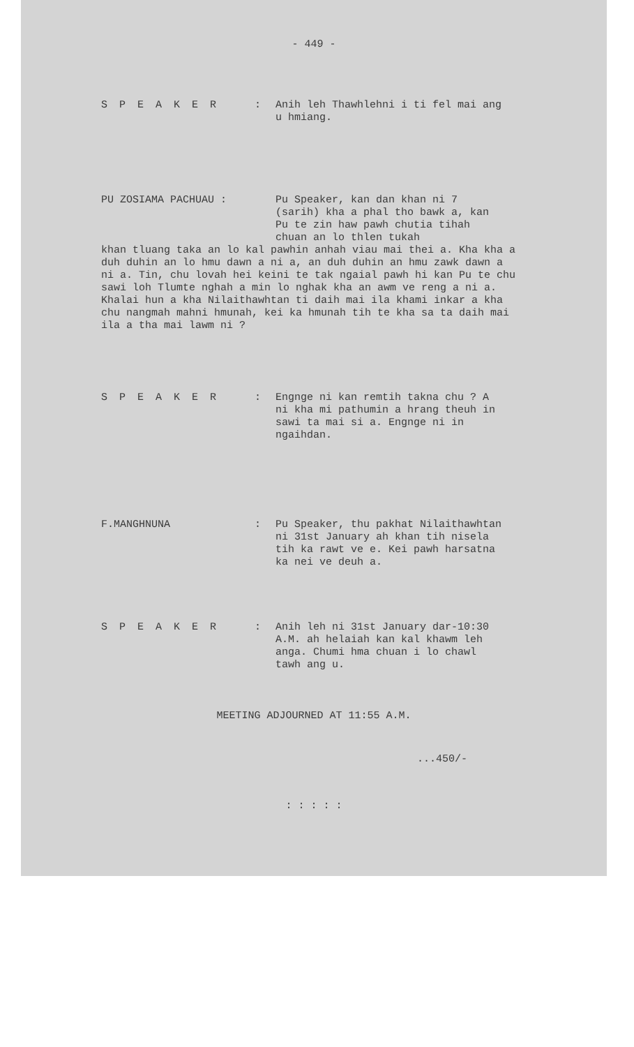- 449 -
S P E A K E R :
Anih leh Thawhlehni i ti fel mai ang u hmiang.
PU ZOSIAMA PACHUAU :
Pu Speaker, kan dan khan ni 7 (sarih) kha a phal tho bawk a, kan Pu te zin haw pawh chutia tihah chuan an lo thlen tukah
khan tluang taka an lo kal pawhin anhah viau mai thei a. Kha kha a duh duhin an lo hmu dawn a ni a, an duh duhin an hmu zawk dawn a ni a. Tin, chu lovah hei keini te tak ngaial pawh hi kan Pu te chu sawi loh Tlumte nghah a min lo nghak kha an awm ve reng a ni a. Khalai hun a kha Nilaithawhtan ti daih mai ila khami inkar a kha chu nangmah mahni hmunah, kei ka hmunah tih te kha sa ta daih mai ila a tha mai lawm ni ?
S P E A K E R :
Engnge ni kan remtih takna chu ? A ni kha mi pathumin a hrang theuh in sawi ta mai si a. Engnge ni in ngaihdan.
F.MANGHNUNA :
Pu Speaker, thu pakhat Nilaithawhtan ni 31st January ah khan tih nisela tih ka rawt ve e. Kei pawh harsatna ka nei ve deuh a.
S P E A K E R :
Anih leh ni 31st January dar-10:30 A.M. ah helaiah kan kal khawm leh anga. Chumi hma chuan i lo chawl tawh ang u.
MEETING ADJOURNED AT 11:55 A.M.
...450/-
: : : : :